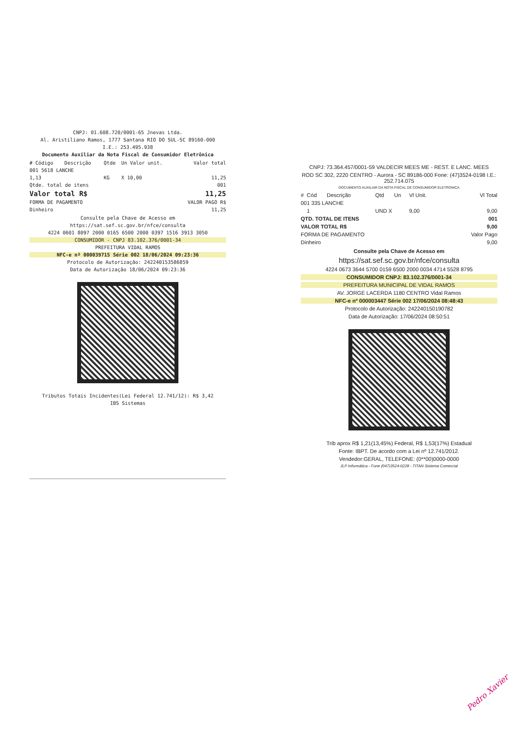CNPJ: 01.608.720/0001-65 Jnevas Ltda.
Al. Aristiliano Ramos, 1777 Santana RIO DO SUL-SC 89160-000
I.E.: 253.495.938
Documento Auxiliar da Nota Fiscal de Consumidor Eletrônica
| # Código | Descrição | Qtde | Un | Valor unit. | Valor total |
| --- | --- | --- | --- | --- | --- |
| 001 5618 LANCHE | | | | | |
| 1,13 | | KG | X 10,00 | | 11,25 |
| Qtde. total de itens | | | | | 001 |
| Valor total R$ | | | | | 11,25 |
| FORMA DE PAGAMENTO | | | | VALOR PAGO R$ | |
| Dinheiro | | | | | 11,25 |
Consulte pela Chave de Acesso em
https://sat.sef.sc.gov.br/nfce/consulta
4224 0601 8097 2000 0165 6500 2000 0397 1516 3913 3050
CONSUMIDOR - CNPJ 83.102.376/0001-34
PREFEITURA VIDAL RAMOS
NFC-e nº 000039715 Série 002 18/06/2024 09:23:36
Protocolo de Autorização: 242240153586859
Data de Autorização 18/06/2024 09:23:36
Tributos Totais Incidentes(Lei Federal 12.741/12): R$ 3,42
IBS Sistemas
CNPJ: 73.364.457/0001-59 VALDECIR MEES ME - REST. E LANC. MEES
ROD SC 302, 2220 CENTRO - Aurora - SC 89186-000 Fone: (47)3524-0198 I.E.: 252.714.075
DOCUMENTO AUXILIAR DA NOTA FISCAL DE CONSUMIDOR ELETRONICA
| # | Cód | Descrição | Qtd | Un | Vl Unit. | Vl Total |
| --- | --- | --- | --- | --- | --- | --- |
| 001 335 LANCHE | | | | | | |
| | 1 | | UND X | | 9,00 | 9,00 |
| QTD. TOTAL DE ITENS | | | | | | 001 |
| VALOR TOTAL R$ | | | | | | 9,00 |
| FORMA DE PAGAMENTO | | | | | | Valor Pago |
| Dinheiro | | | | | | 9,00 |
Consulte pela Chave de Acesso em
https://sat.sef.sc.gov.br/nfce/consulta
4224 0673 3644 5700 0159 6500 2000 0034 4714 5528 8795
CONSUMIDOR CNPJ: 83.102.376/0001-34
PREFEITURA MUNICIPAL DE VIDAL RAMOS
AV. JORGE LACERDA 1180 CENTRO Vidal Ramos
NFC-e nº 000003447 Série 002 17/06/2024 08:48:43
Protocolo de Autorização: 242240150190782
Data de Autorização: 17/06/2024 08:50:51
Trib aprox R$ 1,21(13,45%) Federal, R$ 1,53(17%) Estadual
Fonte: IBPT. De acordo com a Lei nº 12.741/2012.
Vendedor:GERAL, TELEFONE: (0**00)0000-0000
JLP Informática - Fone (047)3524-0228 - TITAN Sistema Comercial
Pedro Xavier